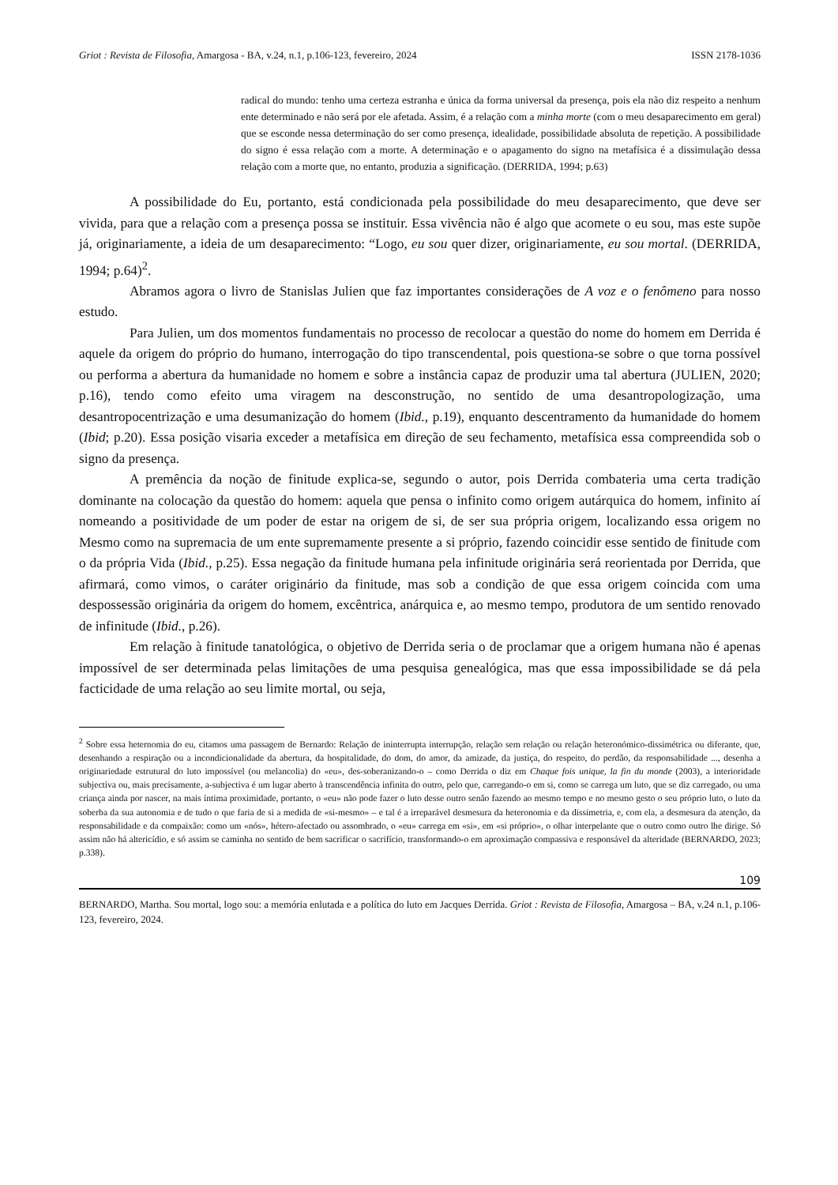Griot : Revista de Filosofia, Amargosa - BA, v.24, n.1, p.106-123, fevereiro, 2024 ISSN 2178-1036
radical do mundo: tenho uma certeza estranha e única da forma universal da presença, pois ela não diz respeito a nenhum ente determinado e não será por ele afetada. Assim, é a relação com a minha morte (com o meu desaparecimento em geral) que se esconde nessa determinação do ser como presença, idealidade, possibilidade absoluta de repetição. A possibilidade do signo é essa relação com a morte. A determinação e o apagamento do signo na metafísica é a dissimulação dessa relação com a morte que, no entanto, produzia a significação. (DERRIDA, 1994; p.63)
A possibilidade do Eu, portanto, está condicionada pela possibilidade do meu desaparecimento, que deve ser vivida, para que a relação com a presença possa se instituir. Essa vivência não é algo que acomete o eu sou, mas este supõe já, originariamente, a ideia de um desaparecimento: “Logo, eu sou quer dizer, originariamente, eu sou mortal. (DERRIDA, 1994; p.64)<sup>2</sup>.
Abramos agora o livro de Stanislas Julien que faz importantes considerações de A voz e o fenômeno para nosso estudo.
Para Julien, um dos momentos fundamentais no processo de recolocar a questão do nome do homem em Derrida é aquele da origem do próprio do humano, interrogação do tipo transcendental, pois questiona-se sobre o que torna possível ou performa a abertura da humanidade no homem e sobre a instância capaz de produzir uma tal abertura (JULIEN, 2020; p.16), tendo como efeito uma viragem na desconstrução, no sentido de uma desantropologização, uma desantropocentrização e uma desumanização do homem (Ibid., p.19), enquanto descentramento da humanidade do homem (Ibid; p.20). Essa posição visaria exceder a metafísica em direção de seu fechamento, metafísica essa compreendida sob o signo da presença.
A premência da noção de finitude explica-se, segundo o autor, pois Derrida combateria uma certa tradição dominante na colocação da questão do homem: aquela que pensa o infinito como origem autárquica do homem, infinito aí nomeando a positividade de um poder de estar na origem de si, de ser sua própria origem, localizando essa origem no Mesmo como na supremacia de um ente supremamente presente a si próprio, fazendo coincidir esse sentido de finitude com o da própria Vida (Ibid., p.25). Essa negação da finitude humana pela infinitude originária será reorientada por Derrida, que afirmará, como vimos, o caráter originário da finitude, mas sob a condição de que essa origem coincida com uma despossessão originária da origem do homem, excêntrica, anárquica e, ao mesmo tempo, produtora de um sentido renovado de infinitude (Ibid., p.26).
Em relação à finitude tanatológica, o objetivo de Derrida seria o de proclamar que a origem humana não é apenas impossível de ser determinada pelas limitações de uma pesquisa genealógica, mas que essa impossibilidade se dá pela facticidade de uma relação ao seu limite mortal, ou seja,
<sup>2</sup> Sobre essa heternomia do eu, citamos uma passagem de Bernardo: Relação de ininterrupta interrupção, relação sem relação ou relação heteronómico-dissimétrica ou diferante, que, desenhando a respiração ou a incondicionalidade da abertura, da hospitalidade, do dom, do amor, da amizade, da justiça, do respeito, do perdão, da responsabilidade ..., desenha a originariedade estrutural do luto impossível (ou melancolia) do «eu», des-soberanizando-o – como Derrida o diz em Chaque fois unique, la fin du monde (2003), a interioridade subjectiva ou, mais precisamente, a-subjectiva é um lugar aberto à transcendência infinita do outro, pelo que, carregando-o em si, como se carrega um luto, que se diz carregado, ou uma criança ainda por nascer, na mais íntima proximidade, portanto, o «eu» não pode fazer o luto desse outro senão fazendo ao mesmo tempo e no mesmo gesto o seu próprio luto, o luto da soberba da sua autonomia e de tudo o que faria de si a medida de «si-mesmo» – e tal é a irreparável desmesura da heteronomia e da dissimetria, e, com ela, a desmesura da atenção, da responsabilidade e da compaixão: como um «nós», hétero-afectado ou assombrado, o «eu» carrega em «si», em «si próprio», o olhar interpelante que o outro como outro lhe dirige. Só assim não há altericídio, e só assim se caminha no sentido de bem sacrificar o sacrifício, transformando-o em aproximação compassiva e responsável da alteridade (BERNARDO, 2023; p.338).
109
BERNARDO, Martha. Sou mortal, logo sou: a memória enlutada e a política do luto em Jacques Derrida. Griot : Revista de Filosofia, Amargosa – BA, v.24 n.1, p.106-123, fevereiro, 2024.